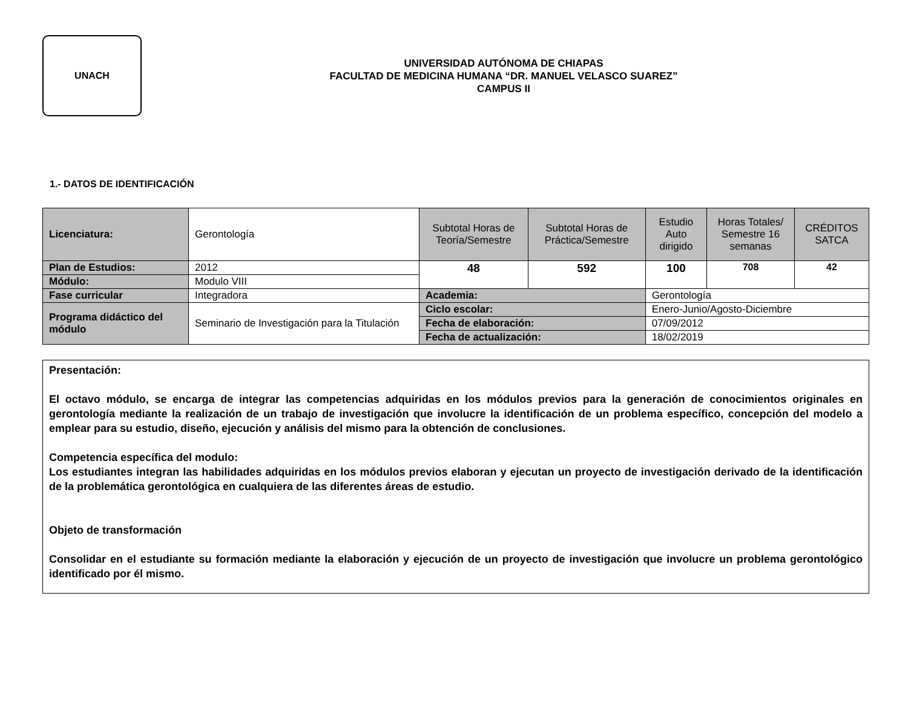UNACH
UNIVERSIDAD AUTÓNOMA DE CHIAPAS
FACULTAD DE MEDICINA HUMANA “DR. MANUEL VELASCO SUAREZ”
CAMPUS II
1.- DATOS DE IDENTIFICACIÓN
| Licenciatura: | Gerontología | Subtotal Horas de Teoría/Semestre | Subtotal Horas de Práctica/Semestre | Estudio Auto dirigido | Horas Totales/ Semestre 16 semanas | CRÉDITOS SATCA |
| Plan de Estudios: | 2012 | 48 | 592 | 100 | 708 | 42 |
| Módulo: | Modulo VIII | | | | | |
| Fase curricular | Integradora | Academia: | | Gerontología | | |
| Programa didáctico del módulo | Seminario de Investigación para la Titulación | Ciclo escolar: | | Enero-Junio/Agosto-Diciembre | | |
| | | Fecha de elaboración: | | 07/09/2012 | | |
| | | Fecha de actualización: | | 18/02/2019 | | |
Presentación:
El octavo módulo, se encarga de integrar las competencias adquiridas en los módulos previos para la generación de conocimientos originales en gerontología mediante la realización de un trabajo de investigación que involucre la identificación de un problema específico, concepción del modelo a emplear para su estudio, diseño, ejecución y análisis del mismo para la obtención de conclusiones.
Competencia específica del modulo:
Los estudiantes integran las habilidades adquiridas en los módulos previos elaboran y ejecutan un proyecto de investigación derivado de la identificación de la problemática gerontológica en cualquiera de las diferentes áreas de estudio.
Objeto de transformación
Consolidar en el estudiante su formación mediante la elaboración y ejecución de un proyecto de investigación que involucre un problema gerontológico identificado por él mismo.